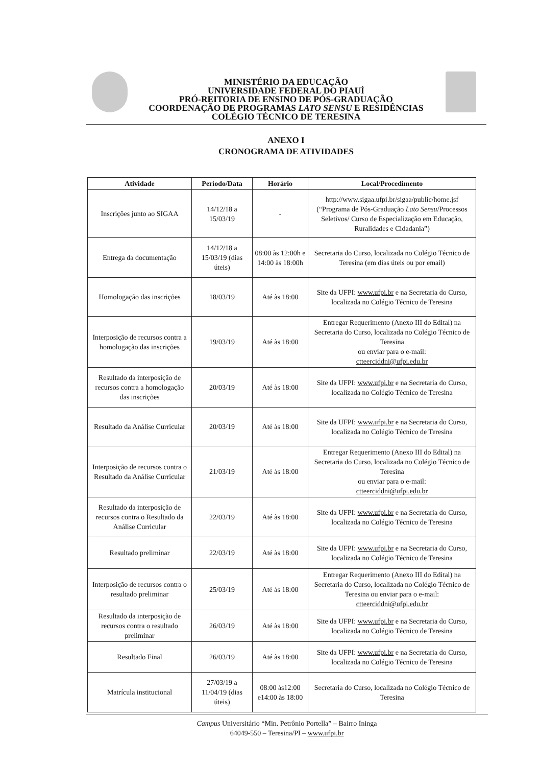MINISTÉRIO DA EDUCAÇÃO
UNIVERSIDADE FEDERAL DO PIAUÍ
PRÓ-REITORIA DE ENSINO DE PÓS-GRADUAÇÃO
COORDENAÇÃO DE PROGRAMAS LATO SENSU E RESIDÊNCIAS
COLÉGIO TÉCNICO DE TERESINA
ANEXO I
CRONOGRAMA DE ATIVIDADES
| Atividade | Período/Data | Horário | Local/Procedimento |
| --- | --- | --- | --- |
| Inscrições junto ao SIGAA | 14/12/18 a 15/03/19 | - | http://www.sigaa.ufpi.br/sigaa/public/home.jsf (“Programa de Pós-Graduação Lato Sensu /Processos Seletivos/ Curso de Especialização em Educação, Ruralidades e Cidadania”) |
| Entrega da documentação | 14/12/18 a 15/03/19 (dias úteis) | 08:00 às 12:00h e 14:00 às 18:00h | Secretaria do Curso, localizada no Colégio Técnico de Teresina (em dias úteis ou por email) |
| Homologação das inscrições | 18/03/19 | Até às 18:00 | Site da UFPI: www.ufpi.br e na Secretaria do Curso, localizada no Colégio Técnico de Teresina |
| Interposição de recursos contra a homologação das inscrições | 19/03/19 | Até às 18:00 | Entregar Requerimento (Anexo III do Edital) na Secretaria do Curso, localizada no Colégio Técnico de Teresina ou enviar para o e-mail: ctteerciddni@ufpi.edu.br |
| Resultado da interposição de recursos contra a homologação das inscrições | 20/03/19 | Até às 18:00 | Site da UFPI: www.ufpi.br e na Secretaria do Curso, localizada no Colégio Técnico de Teresina |
| Resultado da Análise Curricular | 20/03/19 | Até às 18:00 | Site da UFPI: www.ufpi.br e na Secretaria do Curso, localizada no Colégio Técnico de Teresina |
| Interposição de recursos contra o Resultado da Análise Curricular | 21/03/19 | Até às 18:00 | Entregar Requerimento (Anexo III do Edital) na Secretaria do Curso, localizada no Colégio Técnico de Teresina ou enviar para o e-mail: ctteerciddni@ufpi.edu.br |
| Resultado da interposição de recursos contra o Resultado da Análise Curricular | 22/03/19 | Até às 18:00 | Site da UFPI: www.ufpi.br e na Secretaria do Curso, localizada no Colégio Técnico de Teresina |
| Resultado preliminar | 22/03/19 | Até às 18:00 | Site da UFPI: www.ufpi.br e na Secretaria do Curso, localizada no Colégio Técnico de Teresina |
| Interposição de recursos contra o resultado preliminar | 25/03/19 | Até às 18:00 | Entregar Requerimento (Anexo III do Edital) na Secretaria do Curso, localizada no Colégio Técnico de Teresina ou enviar para o e-mail: ctteerciddni@ufpi.edu.br |
| Resultado da interposição de recursos contra o resultado preliminar | 26/03/19 | Até às 18:00 | Site da UFPI: www.ufpi.br e na Secretaria do Curso, localizada no Colégio Técnico de Teresina |
| Resultado Final | 26/03/19 | Até às 18:00 | Site da UFPI: www.ufpi.br e na Secretaria do Curso, localizada no Colégio Técnico de Teresina |
| Matrícula institucional | 27/03/19 a 11/04/19 (dias úteis) | 08:00 às12:00 e14:00 às 18:00 | Secretaria do Curso, localizada no Colégio Técnico de Teresina |
Campus Universitário “Min. Petrônio Portella” – Bairro Ininga
64049-550 – Teresina/PI – www.ufpi.br